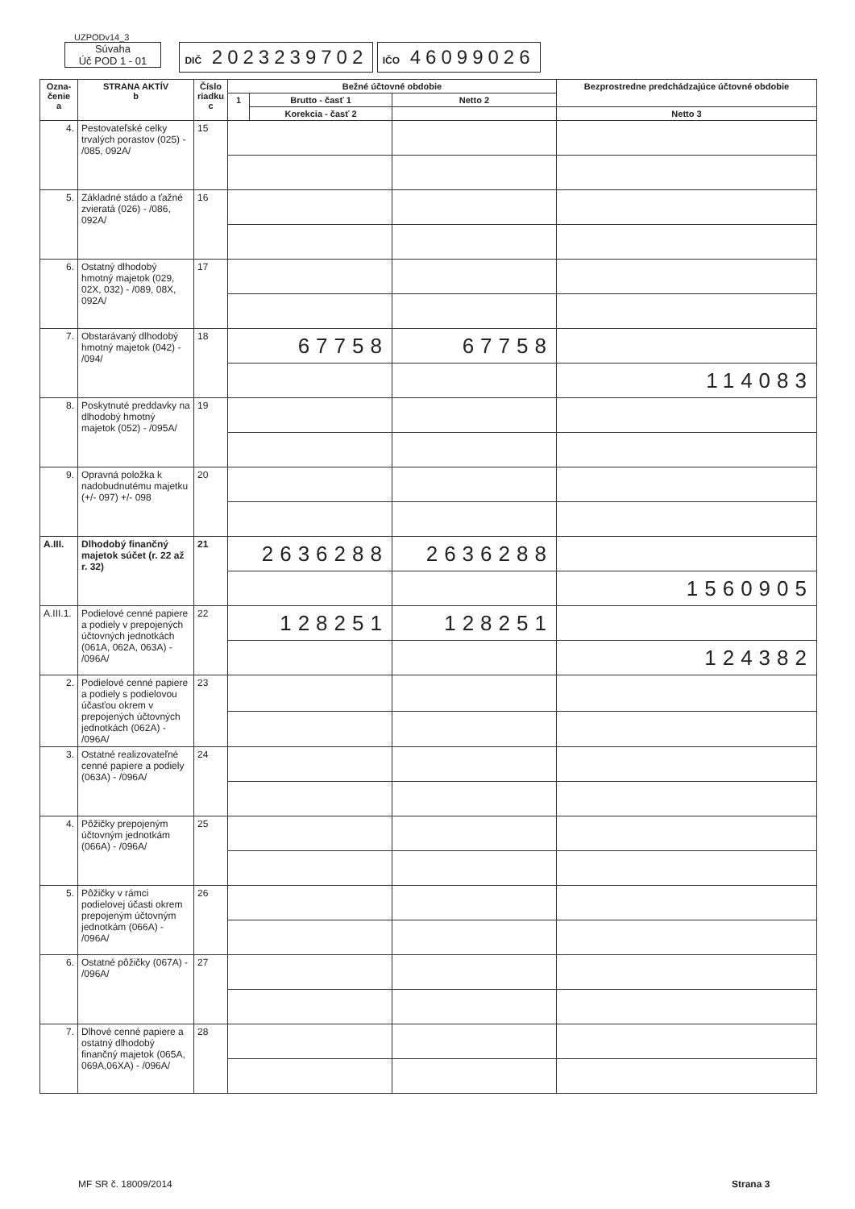UZPODv14_3
Súvaha
Úč POD 1 - 01 DIČ 2023239702 IČO 46099026
| Ozna- čenie a | STRANA AKTÍV b | Číslo riadku c | Bežné účtovné obdobie | | | Bezprostredne predchádzajúce účtovné obdobie | |
| --- | --- | --- | --- | --- | --- | --- | --- |
| | | | 1 | Brutto - časť 1 | Netto 2 | | |
| | | | | Korekcia - časť 2 | | Netto 3 | |
| 4. | Pestovateľské celky trvalých porastov (025) - /085, 092A/ | 15 | | | | | |
| 5. | Základné stádo a ťažné zvieratá (026) - /086, 092A/ | 16 | | | | | |
| 6. | Ostatný dlhodobý hmotný majetok (029, 02X, 032) - /089, 08X, 092A/ | 17 | | | | | |
| 7. | Obstarávaný dlhodobý hmotný majetok (042) - /094/ | 18 | 67758 | | 67758 | | |
| | | | | | | 114083 | |
| 8. | Poskytnuté preddavky na dlhodobý hmotný majetok (052) - /095A/ | 19 | | | | | |
| 9. | Opravná položka k nadobudnutému majetku (+/- 097) +/- 098 | 20 | | | | | |
| A.III. | Dlhodobý finančný majetok súčet (r. 22 až r. 32) | 21 | 2636288 | | 2636288 | | |
| | | | | | | 1560905 | |
| A.III.1. | Podielové cenné papiere a podiely v prepojených účtovných jednotkách (061A, 062A, 063A) - /096A/ | 22 | 128251 | | 128251 | | |
| | | | | | | 124382 | |
| 2. | Podielové cenné papiere a podiely s podielovou účasťou okrem v prepojených účtovných jednotkách (062A) - /096A/ | 23 | | | | | |
| 3. | Ostatné realizovateľné cenné papiere a podiely (063A) - /096A/ | 24 | | | | | |
| 4. | Pôžičky prepojeným účtovným jednotkám (066A) - /096A/ | 25 | | | | | |
| 5. | Pôžičky v rámci podielovej účasti okrem prepojeným účtovným jednotkám (066A) - /096A/ | 26 | | | | | |
| 6. | Ostatné pôžičky (067A) - /096A/ | 27 | | | | | |
| 7. | Dlhové cenné papiere a ostatný dlhodobý finančný majetok (065A, 069A,06XA) - /096A/ | 28 | | | | | |
MF SR č. 18009/2014 Strana 3